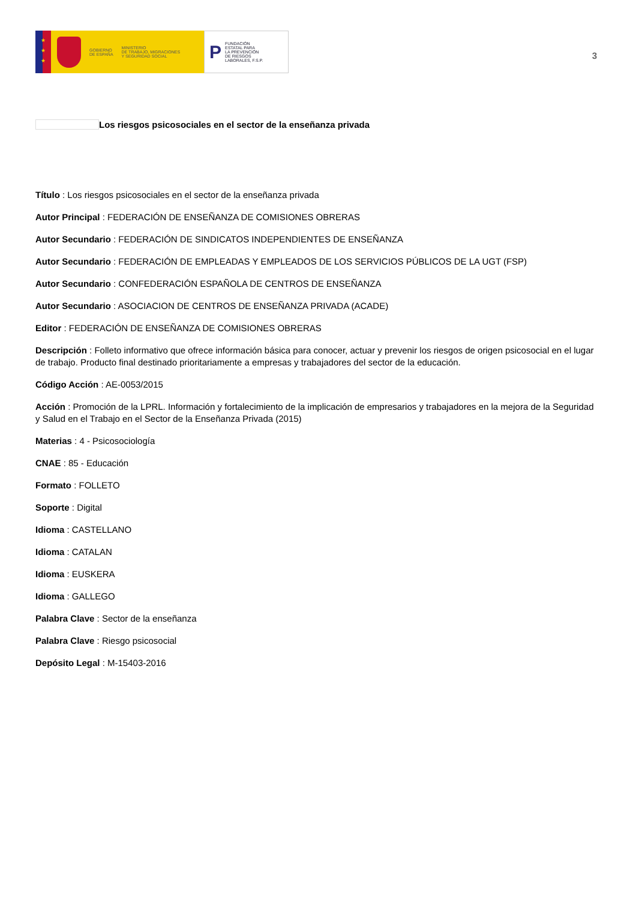★
★
★
GOBIERNO
DE ESPAÑA MINISTERIO
DE TRABAJO, MIGRACIONES
Y SEGURIDAD SOCIAL
P FUNDACIÓN
ESTATAL PARA
LA PREVENCIÓN
DE RIESGOS
LABORALES, F.S.P.
3
Los riesgos psicosociales en el sector de la enseñanza privada
Título : Los riesgos psicosociales en el sector de la enseñanza privada
Autor Principal : FEDERACIÓN DE ENSEÑANZA DE COMISIONES OBRERAS
Autor Secundario : FEDERACIÓN DE SINDICATOS INDEPENDIENTES DE ENSEÑANZA
Autor Secundario : FEDERACIÓN DE EMPLEADAS Y EMPLEADOS DE LOS SERVICIOS PÚBLICOS DE LA UGT (FSP)
Autor Secundario : CONFEDERACIÓN ESPAÑOLA DE CENTROS DE ENSEÑANZA
Autor Secundario : ASOCIACION DE CENTROS DE ENSEÑANZA PRIVADA (ACADE)
Editor : FEDERACIÓN DE ENSEÑANZA DE COMISIONES OBRERAS
Descripción : Folleto informativo que ofrece información básica para conocer, actuar y prevenir los riesgos de origen psicosocial en el lugar de trabajo. Producto final destinado prioritariamente a empresas y trabajadores del sector de la educación.
Código Acción : AE-0053/2015
Acción : Promoción de la LPRL. Información y fortalecimiento de la implicación de empresarios y trabajadores en la mejora de la Seguridad y Salud en el Trabajo en el Sector de la Enseñanza Privada (2015)
Materias : 4 - Psicosociología
CNAE : 85 - Educación
Formato : FOLLETO
Soporte : Digital
Idioma : CASTELLANO
Idioma : CATALAN
Idioma : EUSKERA
Idioma : GALLEGO
Palabra Clave : Sector de la enseñanza
Palabra Clave : Riesgo psicosocial
Depósito Legal : M-15403-2016